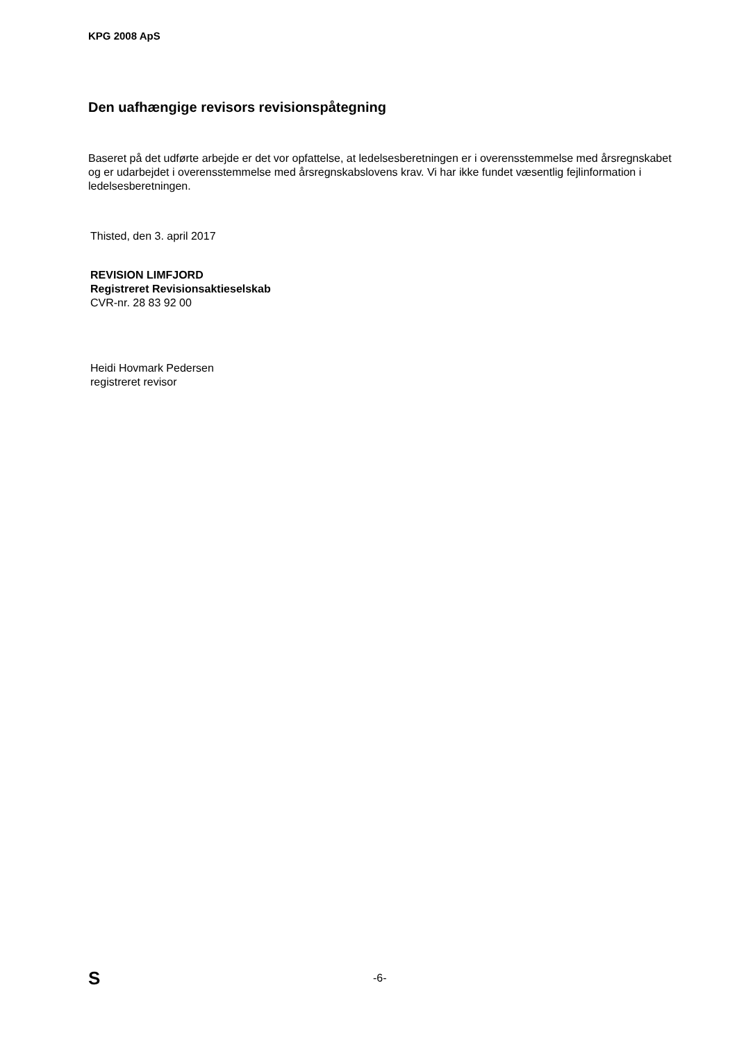KPG 2008 ApS
Den uafhængige revisors revisionspåtegning
Baseret på det udførte arbejde er det vor opfattelse, at ledelsesberetningen er i overensstemmelse med årsregnskabet og er udarbejdet i overensstemmelse med årsregnskabslovens krav. Vi har ikke fundet væsentlig fejlinformation i ledelsesberetningen.
Thisted, den 3. april 2017
REVISION LIMFJORD
Registreret Revisionsaktieselskab
CVR-nr. 28 83 92 00
Heidi Hovmark Pedersen
registreret revisor
S -6-